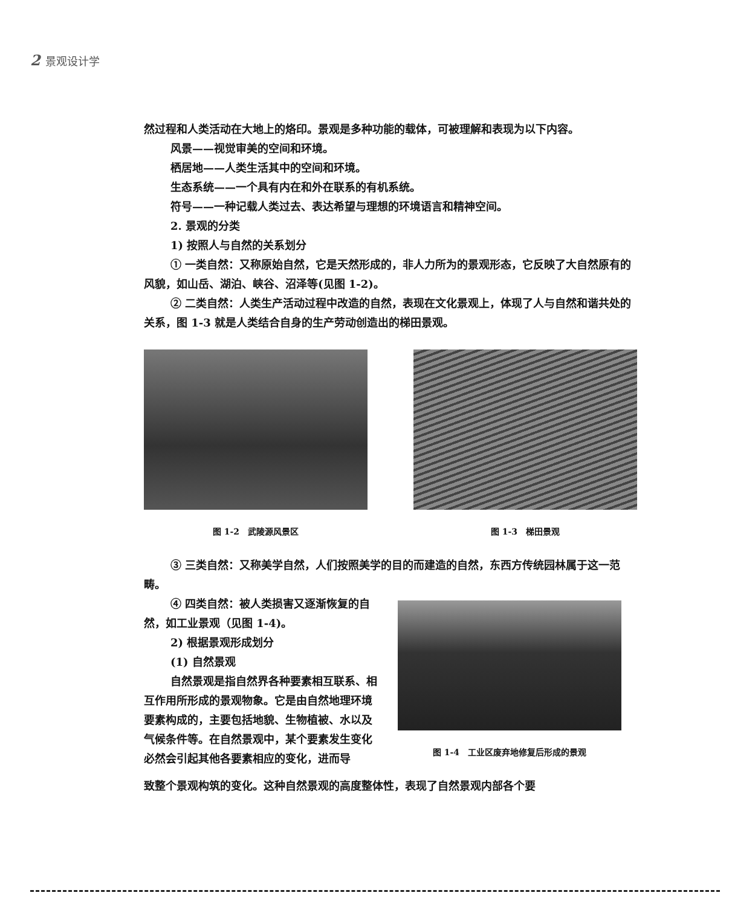2 景观设计学
然过程和人类活动在大地上的烙印。景观是多种功能的载体，可被理解和表现为以下内容。
风景——视觉审美的空间和环境。
栖居地——人类生活其中的空间和环境。
生态系统——一个具有内在和外在联系的有机系统。
符号——一种记载人类过去、表达希望与理想的环境语言和精神空间。
2. 景观的分类
1) 按照人与自然的关系划分
① 一类自然：又称原始自然，它是天然形成的，非人力所为的景观形态，它反映了大自然原有的风貌，如山岳、湖泊、峡谷、沼泽等(见图 1-2)。
② 二类自然：人类生产活动过程中改造的自然，表现在文化景观上，体现了人与自然和谐共处的关系，图 1-3 就是人类结合自身的生产劳动创造出的梯田景观。
图 1-2　武陵源风景区 图 1-3　梯田景观
③ 三类自然：又称美学自然，人们按照美学的目的而建造的自然，东西方传统园林属于这一范畴。
④ 四类自然：被人类损害又逐渐恢复的自然，如工业景观（见图 1-4)。
2) 根据景观形成划分
(1) 自然景观
自然景观是指自然界各种要素相互联系、相互作用所形成的景观物象。它是由自然地理环境要素构成的，主要包括地貌、生物植被、水以及气候条件等。在自然景观中，某个要素发生变化必然会引起其他各要素相应的变化，进而导
图 1-4　工业区废弃地修复后形成的景观
致整个景观构筑的变化。这种自然景观的高度整体性，表现了自然景观内部各个要